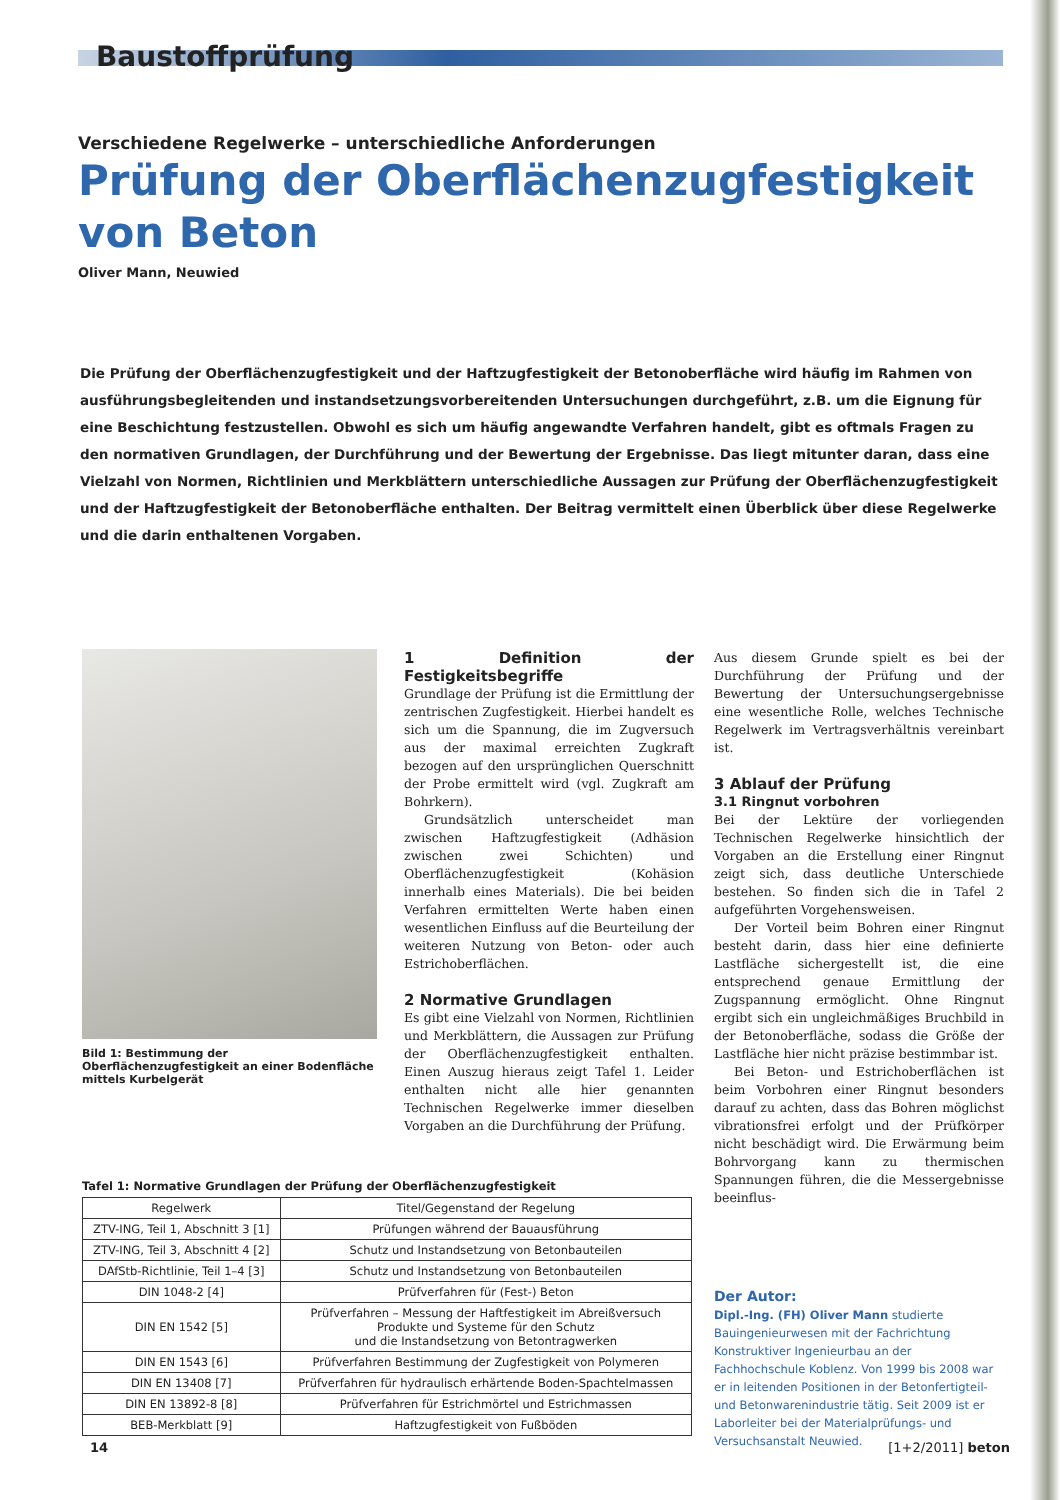Baustoffprüfung
Verschiedene Regelwerke – unterschiedliche Anforderungen
Prüfung der Oberflächenzugfestigkeit
von Beton
Oliver Mann, Neuwied
Die Prüfung der Oberflächenzugfestigkeit und der Haftzugfestigkeit der Betonoberfläche wird häufig im Rahmen von ausführungsbegleitenden und instandsetzungsvorbereitenden Untersuchungen durchgeführt, z.B. um die Eignung für eine Beschichtung festzustellen. Obwohl es sich um häufig angewandte Verfahren handelt, gibt es oftmals Fragen zu den normativen Grundlagen, der Durchführung und der Bewertung der Ergebnisse. Das liegt mitunter daran, dass eine Vielzahl von Normen, Richtlinien und Merkblättern unterschiedliche Aussagen zur Prüfung der Oberflächenzugfestigkeit und der Haftzugfestigkeit der Betonoberfläche enthalten. Der Beitrag vermittelt einen Überblick über diese Regelwerke und die darin enthaltenen Vorgaben.
Bild 1: Bestimmung der Oberflächenzugfestigkeit an einer Bodenfläche mittels Kurbelgerät
1 Definition der Festigkeitsbegriffe
Grundlage der Prüfung ist die Ermittlung der zentrischen Zugfestigkeit. Hierbei handelt es sich um die Spannung, die im Zugversuch aus der maximal erreichten Zugkraft bezogen auf den ursprünglichen Querschnitt der Probe ermittelt wird (vgl. Zugkraft am Bohrkern).
Grundsätzlich unterscheidet man zwischen Haftzugfestigkeit (Adhäsion zwischen zwei Schichten) und Oberflächenzugfestigkeit (Kohäsion innerhalb eines Materials). Die bei beiden Verfahren ermittelten Werte haben einen wesentlichen Einfluss auf die Beurteilung der weiteren Nutzung von Beton- oder auch Estrichoberflächen.
2 Normative Grundlagen
Es gibt eine Vielzahl von Normen, Richtlinien und Merkblättern, die Aussagen zur Prüfung der Oberflächenzugfestigkeit enthalten. Einen Auszug hieraus zeigt Tafel 1. Leider enthalten nicht alle hier genannten Technischen Regelwerke immer dieselben Vorgaben an die Durchführung der Prüfung.
Tafel 1: Normative Grundlagen der Prüfung der Oberflächenzugfestigkeit
| Regelwerk | Titel/Gegenstand der Regelung |
| --- | --- |
| ZTV-ING, Teil 1, Abschnitt 3 [1] | Prüfungen während der Bauausführung |
| ZTV-ING, Teil 3, Abschnitt 4 [2] | Schutz und Instandsetzung von Betonbauteilen |
| DAfStb-Richtlinie, Teil 1–4 [3] | Schutz und Instandsetzung von Betonbauteilen |
| DIN 1048-2 [4] | Prüfverfahren für (Fest-) Beton |
| DIN EN 1542 [5] | Prüfverfahren – Messung der Haftfestigkeit im Abreißversuch Produkte und Systeme für den Schutz und die Instandsetzung von Betontragwerken |
| DIN EN 1543 [6] | Prüfverfahren Bestimmung der Zugfestigkeit von Polymeren |
| DIN EN 13408 [7] | Prüfverfahren für hydraulisch erhärtende Boden-Spachtelmassen |
| DIN EN 13892-8 [8] | Prüfverfahren für Estrichmörtel und Estrichmassen |
| BEB-Merkblatt [9] | Haftzugfestigkeit von Fußböden |
Aus diesem Grunde spielt es bei der Durchführung der Prüfung und der Bewertung der Untersuchungsergebnisse eine wesentliche Rolle, welches Technische Regelwerk im Vertragsverhältnis vereinbart ist.
3 Ablauf der Prüfung
3.1 Ringnut vorbohren
Bei der Lektüre der vorliegenden Technischen Regelwerke hinsichtlich der Vorgaben an die Erstellung einer Ringnut zeigt sich, dass deutliche Unterschiede bestehen. So finden sich die in Tafel 2 aufgeführten Vorgehensweisen.
Der Vorteil beim Bohren einer Ringnut besteht darin, dass hier eine definierte Lastfläche sichergestellt ist, die eine entsprechend genaue Ermittlung der Zugspannung ermöglicht. Ohne Ringnut ergibt sich ein ungleichmäßiges Bruchbild in der Betonoberfläche, sodass die Größe der Lastfläche hier nicht präzise bestimmbar ist.
Bei Beton- und Estrichoberflächen ist beim Vorbohren einer Ringnut besonders darauf zu achten, dass das Bohren möglichst vibrationsfrei erfolgt und der Prüfkörper nicht beschädigt wird. Die Erwärmung beim Bohrvorgang kann zu thermischen Spannungen führen, die die Messergebnisse beeinflus-
Der Autor:
Dipl.-Ing. (FH) Oliver Mann studierte Bauingenieurwesen mit der Fachrichtung Konstruktiver Ingenieurbau an der Fachhochschule Koblenz. Von 1999 bis 2008 war er in leitenden Positionen in der Betonfertigteil- und Betonwarenindustrie tätig. Seit 2009 ist er Laborleiter bei der Materialprüfungs- und Versuchsanstalt Neuwied.
14 [1+2/2011] beton